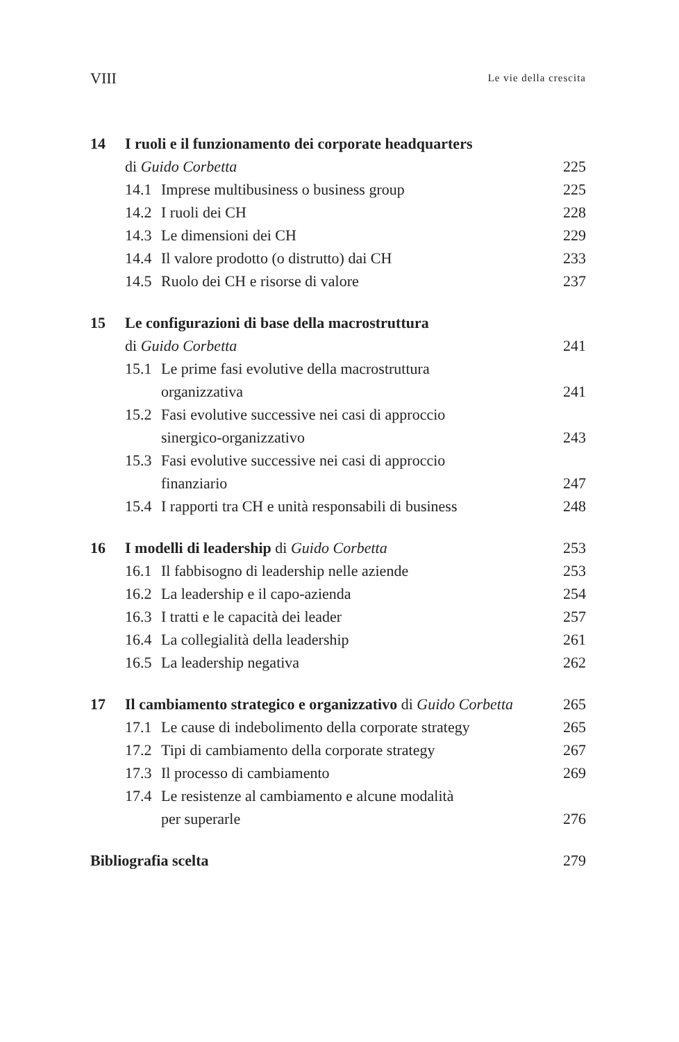VIII Le vie della crescita
14 I ruoli e il funzionamento dei corporate headquarters
di Guido Corbetta 225
14.1 Imprese multibusiness o business group 225
14.2 I ruoli dei CH 228
14.3 Le dimensioni dei CH 229
14.4 Il valore prodotto (o distrutto) dai CH 233
14.5 Ruolo dei CH e risorse di valore 237
15 Le configurazioni di base della macrostruttura
di Guido Corbetta 241
15.1 Le prime fasi evolutive della macrostruttura
organizzativa 241
15.2 Fasi evolutive successive nei casi di approccio
sinergico-organizzativo 243
15.3 Fasi evolutive successive nei casi di approccio
finanziario 247
15.4 I rapporti tra CH e unità responsabili di business 248
16 I modelli di leadership di Guido Corbetta 253
16.1 Il fabbisogno di leadership nelle aziende 253
16.2 La leadership e il capo-azienda 254
16.3 I tratti e le capacità dei leader 257
16.4 La collegialità della leadership 261
16.5 La leadership negativa 262
17 Il cambiamento strategico e organizzativo di Guido Corbetta 265
17.1 Le cause di indebolimento della corporate strategy 265
17.2 Tipi di cambiamento della corporate strategy 267
17.3 Il processo di cambiamento 269
17.4 Le resistenze al cambiamento e alcune modalità
per superarle 276
Bibliografia scelta 279